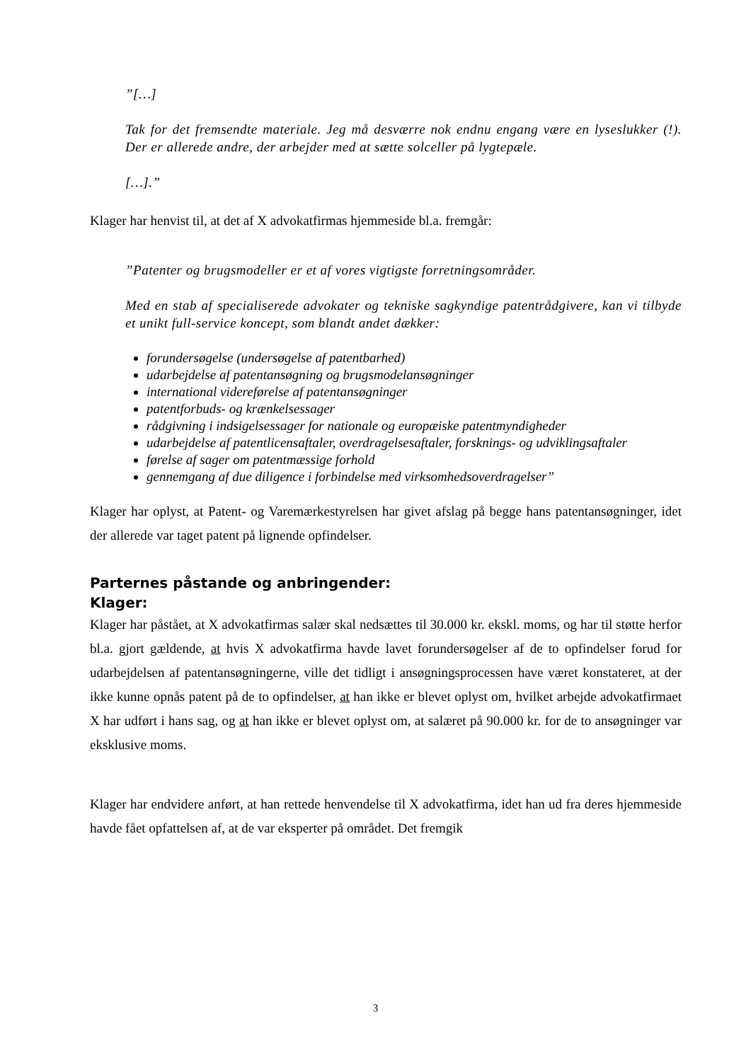”[…]
Tak for det fremsendte materiale. Jeg må desværre nok endnu engang være en lyseslukker (!). Der er allerede andre, der arbejder med at sætte solceller på lygtepæle.
[…].”
Klager har henvist til, at det af X advokatfirmas hjemmeside bl.a. fremgår:
”Patenter og brugsmodeller er et af vores vigtigste forretningsområder.
Med en stab af specialiserede advokater og tekniske sagkyndige patentrådgivere, kan vi tilbyde et unikt full-service koncept, som blandt andet dækker:
forundersøgelse (undersøgelse af patentbarhed)
udarbejdelse af patentansøgning og brugsmodelansøgninger
international videreførelse af patentansøgninger
patentforbuds- og krænkelsessager
rådgivning i indsigelsessager for nationale og europæiske patentmyndigheder
udarbejdelse af patentlicensaftaler, overdragelsesaftaler, forsknings- og udviklingsaftaler
førelse af sager om patentmæssige forhold
gennemgang af due diligence i forbindelse med virksomhedsoverdragelser”
Klager har oplyst, at Patent- og Varemærkestyrelsen har givet afslag på begge hans patentansøgninger, idet der allerede var taget patent på lignende opfindelser.
Parternes påstande og anbringender:
Klager:
Klager har påstået, at X advokatfirmas salær skal nedsættes til 30.000 kr. ekskl. moms, og har til støtte herfor bl.a. gjort gældende, at hvis X advokatfirma havde lavet forundersøgelser af de to opfindelser forud for udarbejdelsen af patentansøgningerne, ville det tidligt i ansøgningsprocessen have været konstateret, at der ikke kunne opnås patent på de to opfindelser, at han ikke er blevet oplyst om, hvilket arbejde advokatfirmaet X har udført i hans sag, og at han ikke er blevet oplyst om, at salæret på 90.000 kr. for de to ansøgninger var eksklusive moms.
Klager har endvidere anført, at han rettede henvendelse til X advokatfirma, idet han ud fra deres hjemmeside havde fået opfattelsen af, at de var eksperter på området. Det fremgik
3